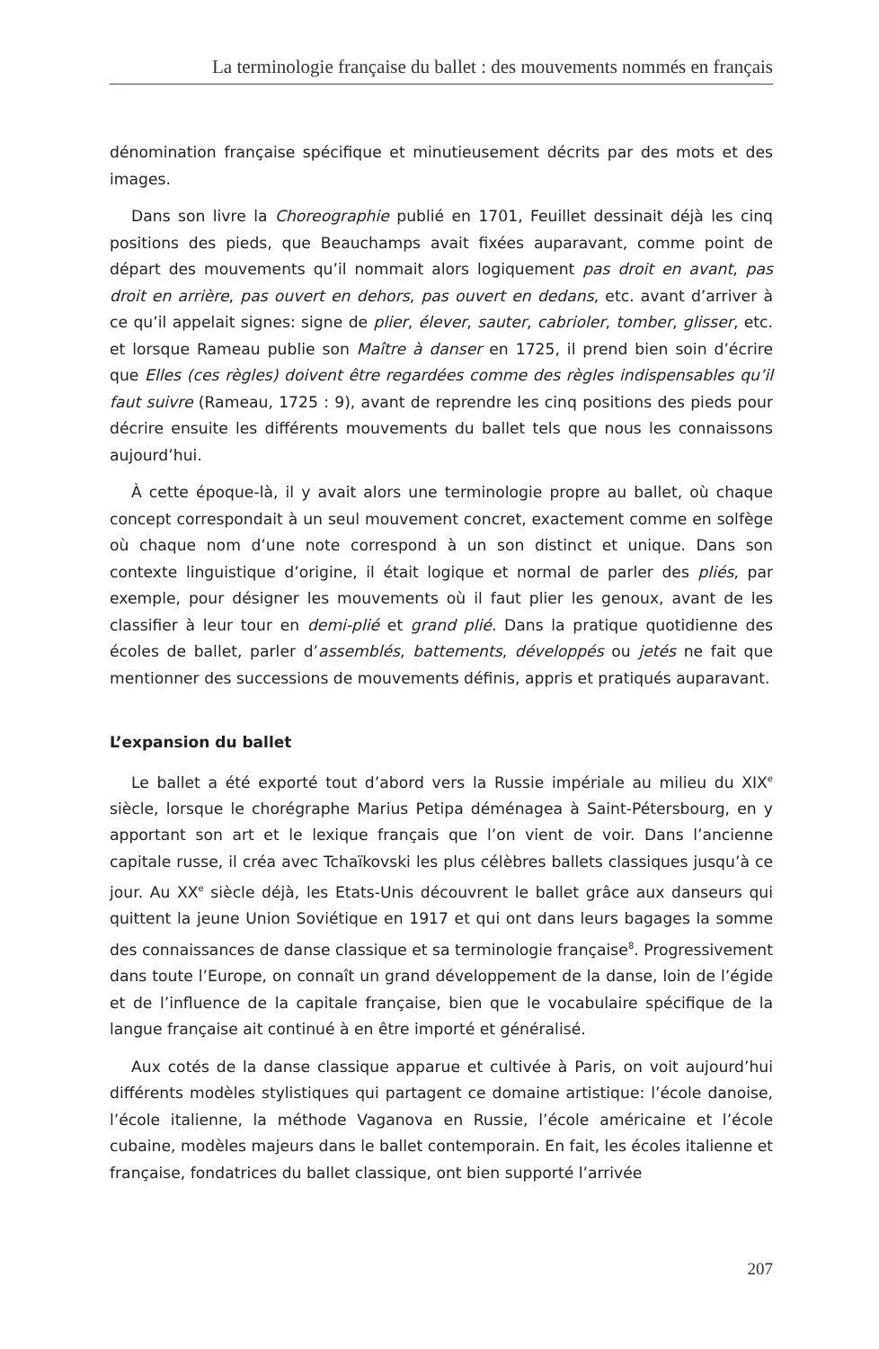La terminologie française du ballet : des mouvements nommés en français
dénomination française spécifique et minutieusement décrits par des mots et des images.
Dans son livre la Choreographie publié en 1701, Feuillet dessinait déjà les cinq positions des pieds, que Beauchamps avait fixées auparavant, comme point de départ des mouvements qu’il nommait alors logiquement pas droit en avant, pas droit en arrière, pas ouvert en dehors, pas ouvert en dedans, etc. avant d’arriver à ce qu’il appelait signes: signe de plier, élever, sauter, cabrioler, tomber, glisser, etc. et lorsque Rameau publie son Maître à danser en 1725, il prend bien soin d’écrire que Elles (ces règles) doivent être regardées comme des règles indispensables qu’il faut suivre (Rameau, 1725 : 9), avant de reprendre les cinq positions des pieds pour décrire ensuite les différents mouvements du ballet tels que nous les connaissons aujourd’hui.
À cette époque-là, il y avait alors une terminologie propre au ballet, où chaque concept correspondait à un seul mouvement concret, exactement comme en solfège où chaque nom d’une note correspond à un son distinct et unique. Dans son contexte linguistique d’origine, il était logique et normal de parler des pliés, par exemple, pour désigner les mouvements où il faut plier les genoux, avant de les classifier à leur tour en demi-plié et grand plié. Dans la pratique quotidienne des écoles de ballet, parler d’assemblés, battements, développés ou jetés ne fait que mentionner des successions de mouvements définis, appris et pratiqués auparavant.
L’expansion du ballet
Le ballet a été exporté tout d’abord vers la Russie impériale au milieu du XIX<sup>e</sup> siècle, lorsque le chorégraphe Marius Petipa déménagea à Saint-Pétersbourg, en y apportant son art et le lexique français que l’on vient de voir. Dans l’ancienne capitale russe, il créa avec Tchaïkovski les plus célèbres ballets classiques jusqu’à ce jour. Au XX<sup>e</sup> siècle déjà, les Etats-Unis découvrent le ballet grâce aux danseurs qui quittent la jeune Union Soviétique en 1917 et qui ont dans leurs bagages la somme des connaissances de danse classique et sa terminologie française<sup>8</sup>. Progressivement dans toute l’Europe, on connaît un grand développement de la danse, loin de l’égide et de l’influence de la capitale française, bien que le vocabulaire spécifique de la langue française ait continué à en être importé et généralisé.
Aux cotés de la danse classique apparue et cultivée à Paris, on voit aujourd’hui différents modèles stylistiques qui partagent ce domaine artistique: l’école danoise, l’école italienne, la méthode Vaganova en Russie, l’école américaine et l’école cubaine, modèles majeurs dans le ballet contemporain. En fait, les écoles italienne et française, fondatrices du ballet classique, ont bien supporté l’arrivée
207